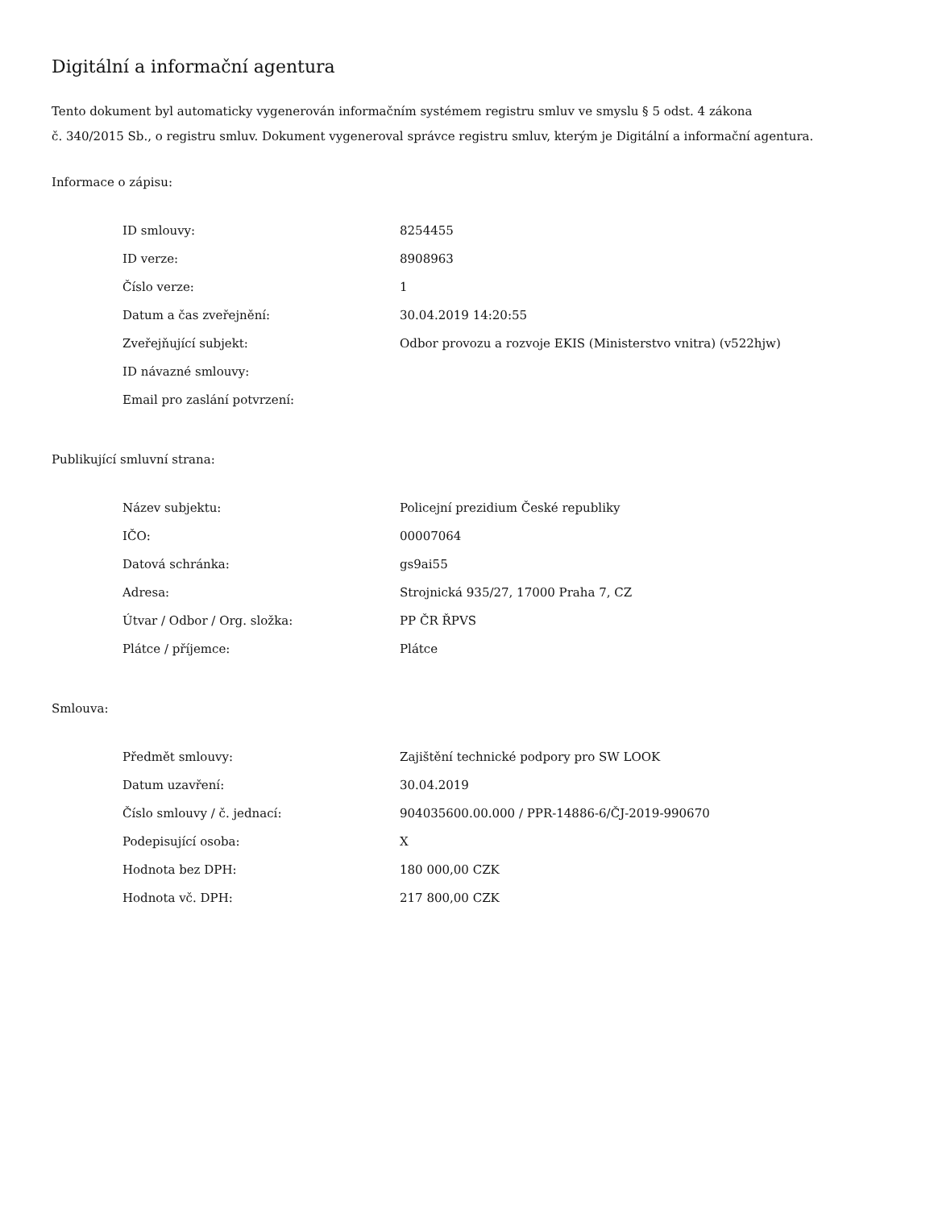Digitální a informační agentura
Tento dokument byl automaticky vygenerován informačním systémem registru smluv ve smyslu § 5 odst. 4 zákona
č. 340/2015 Sb., o registru smluv. Dokument vygeneroval správce registru smluv, kterým je Digitální a informační agentura.
Informace o zápisu:
| ID smlouvy: | 8254455 |
| ID verze: | 8908963 |
| Číslo verze: | 1 |
| Datum a čas zveřejnění: | 30.04.2019 14:20:55 |
| Zveřejňující subjekt: | Odbor provozu a rozvoje EKIS (Ministerstvo vnitra) (v522hjw) |
| ID návazné smlouvy: | |
| Email pro zaslání potvrzení: | |
Publikující smluvní strana:
| Název subjektu: | Policejní prezidium České republiky |
| IČO: | 00007064 |
| Datová schránka: | gs9ai55 |
| Adresa: | Strojnická 935/27, 17000 Praha 7, CZ |
| Útvar / Odbor / Org. složka: | PP ČR ŘPVS |
| Plátce / příjemce: | Plátce |
Smlouva:
| Předmět smlouvy: | Zajištění technické podpory pro SW LOOK |
| Datum uzavření: | 30.04.2019 |
| Číslo smlouvy / č. jednací: | 904035600.00.000 / PPR-14886-6/ČJ-2019-990670 |
| Podepisující osoba: | X |
| Hodnota bez DPH: | 180 000,00 CZK |
| Hodnota vč. DPH: | 217 800,00 CZK |